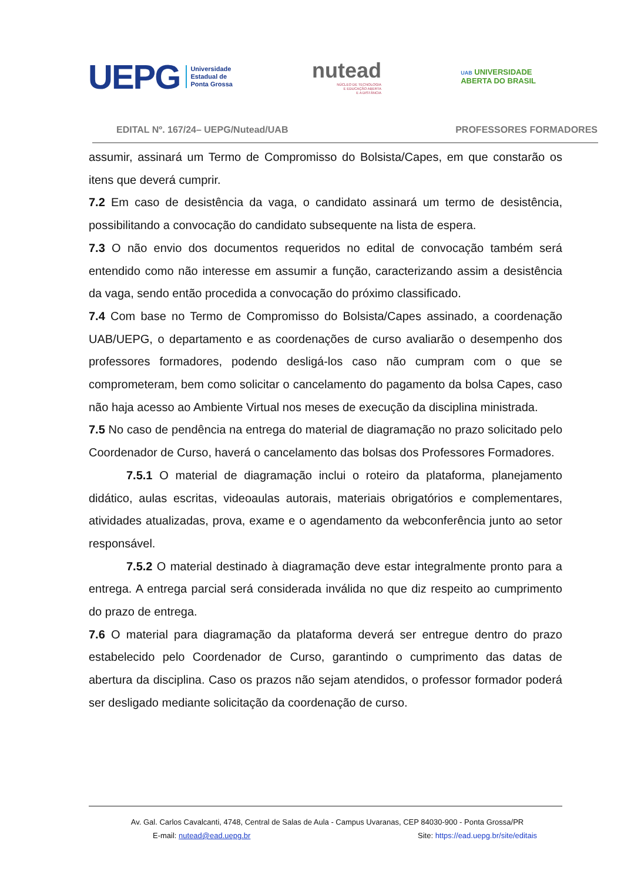UEPG Universidade
Estadual de
Ponta Grossa
nutead
NÚCLEO DE TECNOLOGIA
E EDUCAÇÃO ABERTA
E A DISTÂNCIA
UAB UNIVERSIDADE
ABERTA DO BRASIL
EDITAL Nº. 167/24– UEPG/Nutead/UAB PROFESSORES FORMADORES
assumir, assinará um Termo de Compromisso do Bolsista/Capes, em que constarão os itens que deverá cumprir.
7.2 Em caso de desistência da vaga, o candidato assinará um termo de desistência, possibilitando a convocação do candidato subsequente na lista de espera.
7.3 O não envio dos documentos requeridos no edital de convocação também será entendido como não interesse em assumir a função, caracterizando assim a desistência da vaga, sendo então procedida a convocação do próximo classificado.
7.4 Com base no Termo de Compromisso do Bolsista/Capes assinado, a coordenação UAB/UEPG, o departamento e as coordenações de curso avaliarão o desempenho dos professores formadores, podendo desligá-los caso não cumpram com o que se comprometeram, bem como solicitar o cancelamento do pagamento da bolsa Capes, caso não haja acesso ao Ambiente Virtual nos meses de execução da disciplina ministrada.
7.5 No caso de pendência na entrega do material de diagramação no prazo solicitado pelo Coordenador de Curso, haverá o cancelamento das bolsas dos Professores Formadores.
7.5.1 O material de diagramação inclui o roteiro da plataforma, planejamento didático, aulas escritas, videoaulas autorais, materiais obrigatórios e complementares, atividades atualizadas, prova, exame e o agendamento da webconferência junto ao setor responsável.
7.5.2 O material destinado à diagramação deve estar integralmente pronto para a entrega. A entrega parcial será considerada inválida no que diz respeito ao cumprimento do prazo de entrega.
7.6 O material para diagramação da plataforma deverá ser entregue dentro do prazo estabelecido pelo Coordenador de Curso, garantindo o cumprimento das datas de abertura da disciplina. Caso os prazos não sejam atendidos, o professor formador poderá ser desligado mediante solicitação da coordenação de curso.
Av. Gal. Carlos Cavalcanti, 4748, Central de Salas de Aula - Campus Uvaranas, CEP 84030-900 - Ponta Grossa/PR
E-mail: nutead@ead.uepg.br Site: https://ead.uepg.br/site/editais